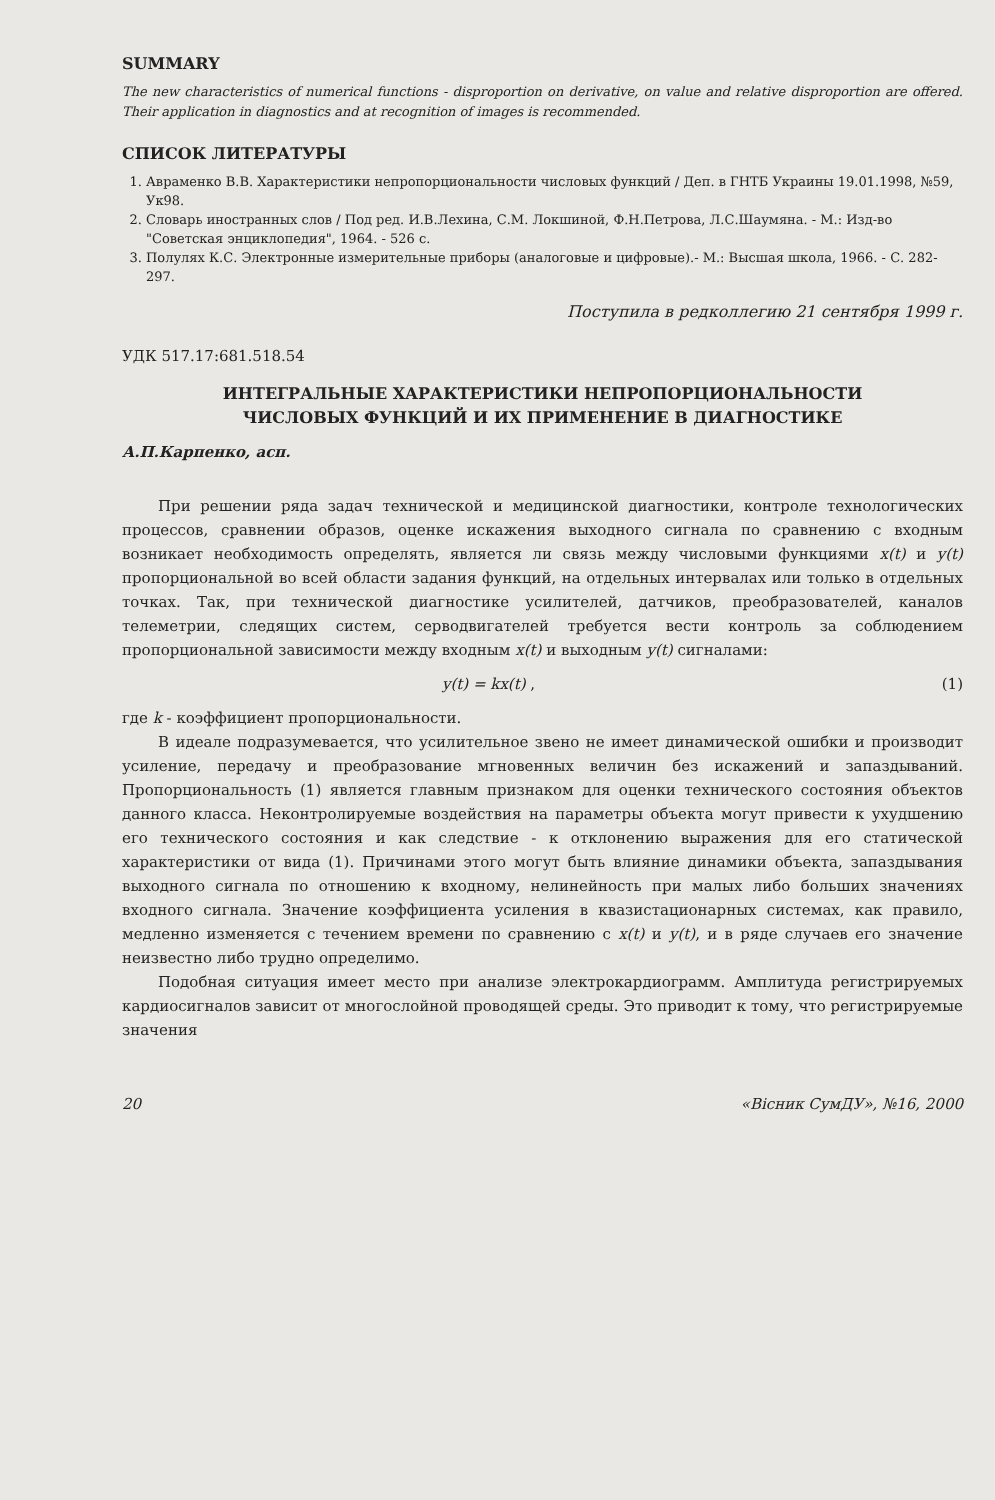SUMMARY
The new characteristics of numerical functions - disproportion on derivative, on value and relative disproportion are offered. Their application in diagnostics and at recognition of images is recommended.
СПИСОК ЛИТЕРАТУРЫ
1. Авраменко В.В. Характеристики непропорциональности числовых функций / Деп. в ГНТБ Украины 19.01.1998, №59, Ук98.
2. Словарь иностранных слов / Под ред. И.В.Лехина, С.М. Локшиной, Ф.Н.Петрова, Л.С.Шаумяна. - М.: Изд-во "Советская энциклопедия", 1964. - 526 с.
3. Полулях К.С. Электронные измерительные приборы (аналоговые и цифровые).- М.: Высшая школа, 1966. - С. 282-297.
Поступила в редколлегию 21 сентября 1999 г.
УДК 517.17:681.518.54
ИНТЕГРАЛЬНЫЕ ХАРАКТЕРИСТИКИ НЕПРОПОРЦИОНАЛЬНОСТИ
ЧИСЛОВЫХ ФУНКЦИЙ И ИХ ПРИМЕНЕНИЕ В ДИАГНОСТИКЕ
А.П.Карпенко, асп.
При решении ряда задач технической и медицинской диагностики, контроле технологических процессов, сравнении образов, оценке искажения выходного сигнала по сравнению с входным возникает необходимость определять, является ли связь между числовыми функциями x(t) и y(t) пропорциональной во всей области задания функций, на отдельных интервалах или только в отдельных точках. Так, при технической диагностике усилителей, датчиков, преобразователей, каналов телеметрии, следящих систем, серводвигателей требуется вести контроль за соблюдением пропорциональной зависимости между входным x(t) и выходным y(t) сигналами:
y(t) = kx(t) , (1)
где k - коэффициент пропорциональности.
В идеале подразумевается, что усилительное звено не имеет динамической ошибки и производит усиление, передачу и преобразование мгновенных величин без искажений и запаздываний. Пропорциональность (1) является главным признаком для оценки технического состояния объектов данного класса. Неконтролируемые воздействия на параметры объекта могут привести к ухудшению его технического состояния и как следствие - к отклонению выражения для его статической характеристики от вида (1). Причинами этого могут быть влияние динамики объекта, запаздывания выходного сигнала по отношению к входному, нелинейность при малых либо больших значениях входного сигнала. Значение коэффициента усиления в квазистационарных системах, как правило, медленно изменяется с течением времени по сравнению с x(t) и y(t), и в ряде случаев его значение неизвестно либо трудно определимо.
Подобная ситуация имеет место при анализе электрокардиограмм. Амплитуда регистрируемых кардиосигналов зависит от многослойной проводящей среды. Это приводит к тому, что регистрируемые значения
20 «Вісник СумДУ», №16, 2000